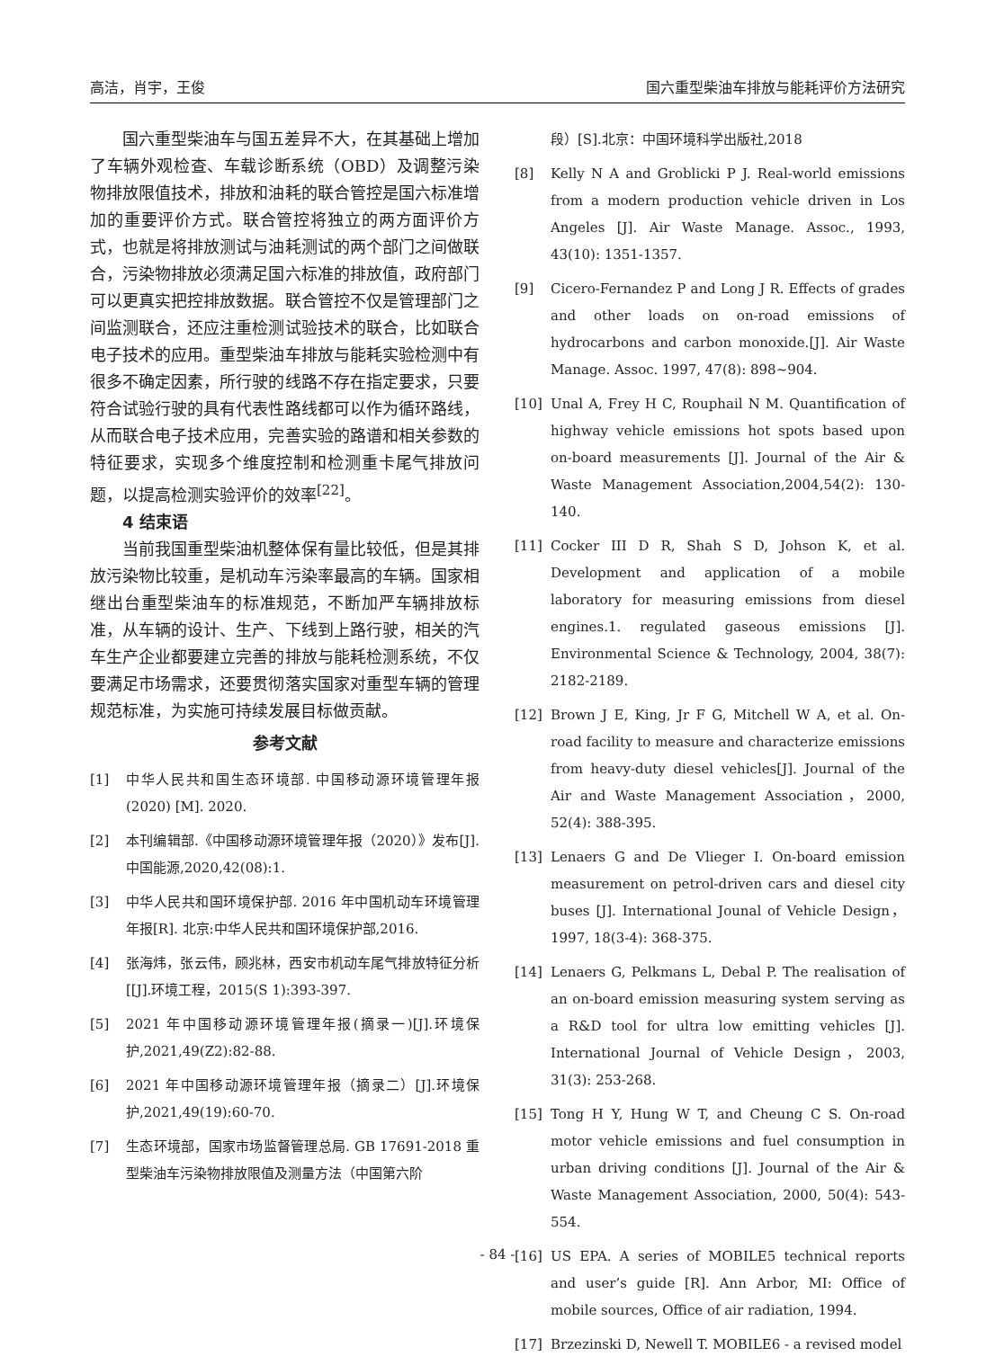高洁，肖宇，王俊 国六重型柴油车排放与能耗评价方法研究
国六重型柴油车与国五差异不大，在其基础上增加了车辆外观检查、车载诊断系统（OBD）及调整污染物排放限值技术，排放和油耗的联合管控是国六标准增加的重要评价方式。联合管控将独立的两方面评价方式，也就是将排放测试与油耗测试的两个部门之间做联合，污染物排放必须满足国六标准的排放值，政府部门可以更真实把控排放数据。联合管控不仅是管理部门之间监测联合，还应注重检测试验技术的联合，比如联合电子技术的应用。重型柴油车排放与能耗实验检测中有很多不确定因素，所行驶的线路不存在指定要求，只要符合试验行驶的具有代表性路线都可以作为循环路线，从而联合电子技术应用，完善实验的路谱和相关参数的特征要求，实现多个维度控制和检测重卡尾气排放问题，以提高检测实验评价的效率<sup>[22]</sup>。
4 结束语
当前我国重型柴油机整体保有量比较低，但是其排放污染物比较重，是机动车污染率最高的车辆。国家相继出台重型柴油车的标准规范，不断加严车辆排放标准，从车辆的设计、生产、下线到上路行驶，相关的汽车生产企业都要建立完善的排放与能耗检测系统，不仅要满足市场需求，还要贯彻落实国家对重型车辆的管理规范标准，为实施可持续发展目标做贡献。
参考文献
[1] 中华人民共和国生态环境部. 中国移动源环境管理年报(2020) [M]. 2020.
[2] 本刊编辑部.《中国移动源环境管理年报（2020）》发布[J].中国能源,2020,42(08):1.
[3] 中华人民共和国环境保护部. 2016 年中国机动车环境管理年报[R]. 北京:中华人民共和国环境保护部,2016.
[4] 张海炜，张云伟，顾兆林，西安市机动车尾气排放特征分析[[J].环境工程，2015(S 1):393-397.
[5] 2021 年中国移动源环境管理年报(摘录一)[J].环境保护,2021,49(Z2):82-88.
[6] 2021 年中国移动源环境管理年报（摘录二）[J].环境保护,2021,49(19):60-70.
[7] 生态环境部，国家市场监督管理总局. GB 17691-2018 重型柴油车污染物排放限值及测量方法（中国第六阶
段）[S].北京：中国环境科学出版社,2018
[8] Kelly N A and Groblicki P J. Real-world emissions from a modern production vehicle driven in Los Angeles [J]. Air Waste Manage. Assoc., 1993, 43(10): 1351-1357.
[9] Cicero-Fernandez P and Long J R. Effects of grades and other loads on on-road emissions of hydrocarbons and carbon monoxide.[J]. Air Waste Manage. Assoc. 1997, 47(8): 898~904.
[10] Unal A, Frey H C, Rouphail N M. Quantification of highway vehicle emissions hot spots based upon on-board measurements [J]. Journal of the Air & Waste Management Association,2004,54(2): 130-140.
[11] Cocker III D R, Shah S D, Johson K, et al. Development and application of a mobile laboratory for measuring emissions from diesel engines.1. regulated gaseous emissions [J]. Environmental Science & Technology, 2004, 38(7): 2182-2189.
[12] Brown J E, King, Jr F G, Mitchell W A, et al. On-road facility to measure and characterize emissions from heavy-duty diesel vehicles[J]. Journal of the Air and Waste Management Association，2000, 52(4): 388-395.
[13] Lenaers G and De Vlieger I. On-board emission measurement on petrol-driven cars and diesel city buses [J]. International Jounal of Vehicle Design，1997, 18(3-4): 368-375.
[14] Lenaers G, Pelkmans L, Debal P. The realisation of an on-board emission measuring system serving as a R&D tool for ultra low emitting vehicles [J]. International Journal of Vehicle Design，2003, 31(3): 253-268.
[15] Tong H Y, Hung W T, and Cheung C S. On-road motor vehicle emissions and fuel consumption in urban driving conditions [J]. Journal of the Air & Waste Management Association, 2000, 50(4): 543-554.
[16] US EPA. A series of MOBILE5 technical reports and user’s guide [R]. Ann Arbor, MI: Office of mobile sources, Office of air radiation, 1994.
[17] Brzezinski D, Newell T. MOBILE6 - a revised model
- 84 -